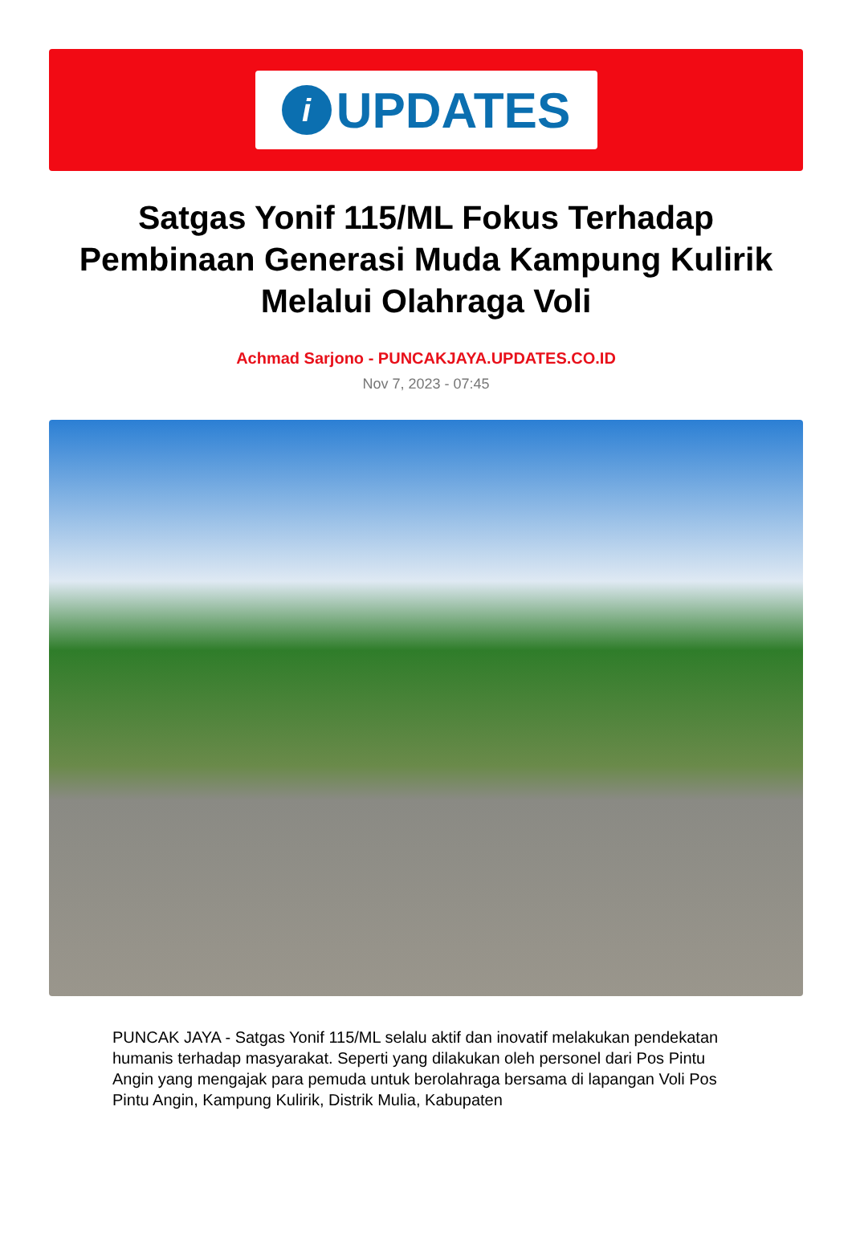i
UPDATES
Satgas Yonif 115/ML Fokus Terhadap Pembinaan Generasi Muda Kampung Kulirik Melalui Olahraga Voli
Achmad Sarjono - PUNCAKJAYA.UPDATES.CO.ID
Nov 7, 2023 - 07:45
PUNCAK JAYA - Satgas Yonif 115/ML selalu aktif dan inovatif melakukan pendekatan humanis terhadap masyarakat. Seperti yang dilakukan oleh personel dari Pos Pintu Angin yang mengajak para pemuda untuk berolahraga bersama di lapangan Voli Pos Pintu Angin, Kampung Kulirik, Distrik Mulia, Kabupaten